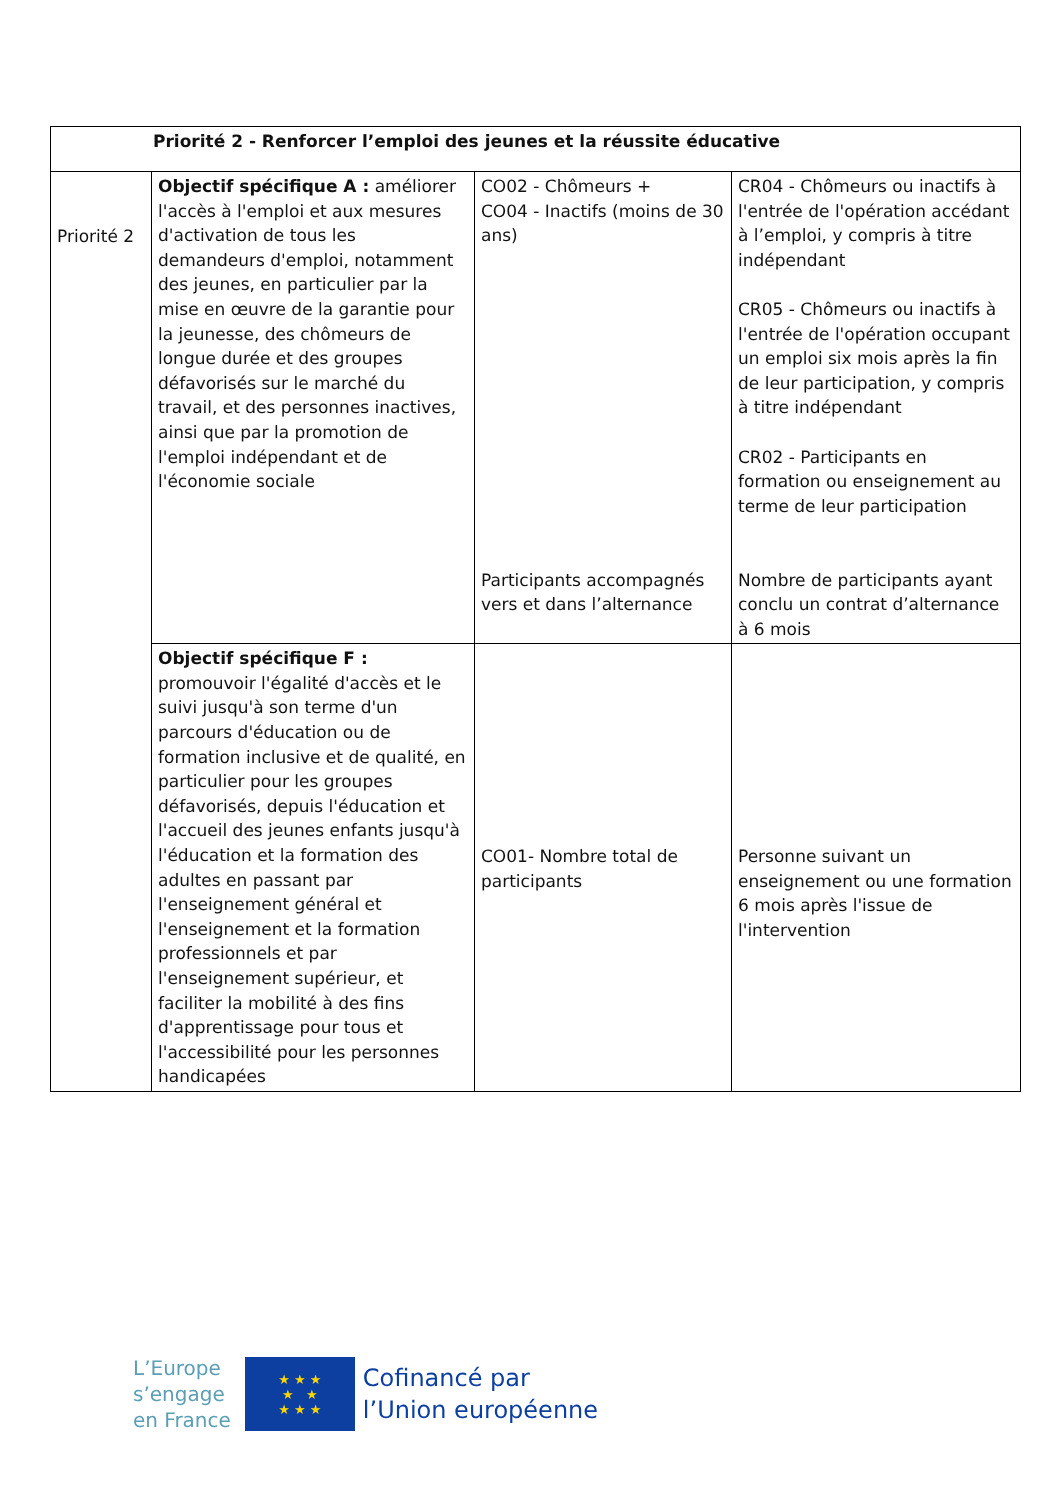| Priorité 2 - Renforcer l’emploi des jeunes et la réussite éducative | | | |
| Priorité 2 | Objectif spécifique A : améliorer l'accès à l'emploi et aux mesures d'activation de tous les demandeurs d'emploi, notamment des jeunes, en particulier par la mise en œuvre de la garantie pour la jeunesse, des chômeurs de longue durée et des groupes défavorisés sur le marché du travail, et des personnes inactives, ainsi que par la promotion de l'emploi indépendant et de l'économie sociale | CO02 - Chômeurs + CO04 - Inactifs (moins de 30 ans) Participants accompagnés vers et dans l’alternance | CR04 - Chômeurs ou inactifs à l'entrée de l'opération accédant à l’emploi, y compris à titre indépendant CR05 - Chômeurs ou inactifs à l'entrée de l'opération occupant un emploi six mois après la fin de leur participation, y compris à titre indépendant CR02 - Participants en formation ou enseignement au terme de leur participation Nombre de participants ayant conclu un contrat d’alternance à 6 mois |
| | Objectif spécifique F : promouvoir l'égalité d'accès et le suivi jusqu'à son terme d'un parcours d'éducation ou de formation inclusive et de qualité, en particulier pour les groupes défavorisés, depuis l'éducation et l'accueil des jeunes enfants jusqu'à l'éducation et la formation des adultes en passant par l'enseignement général et l'enseignement et la formation professionnels et par l'enseignement supérieur, et faciliter la mobilité à des fins d'apprentissage pour tous et l'accessibilité pour les personnes handicapées | CO01- Nombre total de participants | Personne suivant un enseignement ou une formation 6 mois après l'issue de l'intervention |
L’Europe
s’engage
en France
★ ★ ★
★ ★
★ ★ ★
Cofinancé par
l’Union européenne